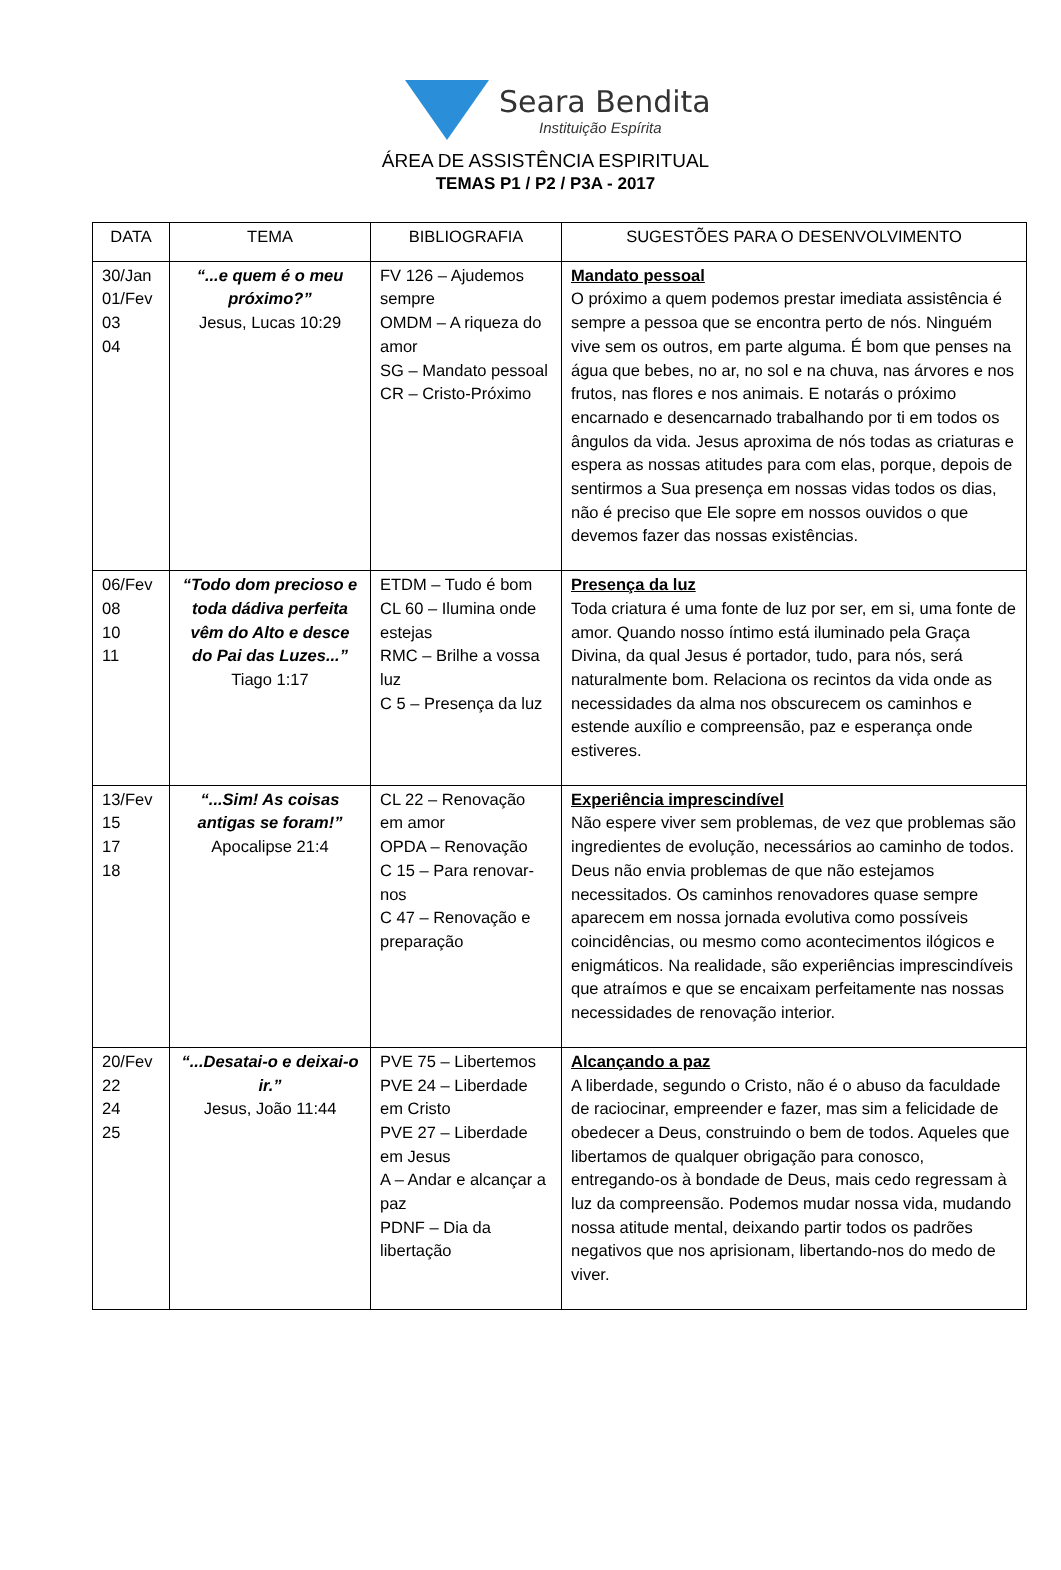Seara Bendita
Instituição Espírita
ÁREA DE ASSISTÊNCIA ESPIRITUAL
TEMAS P1 / P2 / P3A - 2017
| DATA | TEMA | BIBLIOGRAFIA | SUGESTÕES PARA O DESENVOLVIMENTO |
| --- | --- | --- | --- |
| 30/Jan 01/Fev 03 04 | “...e quem é o meu próximo?” Jesus, Lucas 10:29 | FV 126 – Ajudemos sempre OMDM – A riqueza do amor SG – Mandato pessoal CR – Cristo-Próximo | Mandato pessoal O próximo a quem podemos prestar imediata assistência é sempre a pessoa que se encontra perto de nós. Ninguém vive sem os outros, em parte alguma. É bom que penses na água que bebes, no ar, no sol e na chuva, nas árvores e nos frutos, nas flores e nos animais. E notarás o próximo encarnado e desencarnado trabalhando por ti em todos os ângulos da vida. Jesus aproxima de nós todas as criaturas e espera as nossas atitudes para com elas, porque, depois de sentirmos a Sua presença em nossas vidas todos os dias, não é preciso que Ele sopre em nossos ouvidos o que devemos fazer das nossas existências. |
| 06/Fev 08 10 11 | “Todo dom precioso e toda dádiva perfeita vêm do Alto e desce do Pai das Luzes...” Tiago 1:17 | ETDM – Tudo é bom CL 60 – Ilumina onde estejas RMC – Brilhe a vossa luz C 5 – Presença da luz | Presença da luz Toda criatura é uma fonte de luz por ser, em si, uma fonte de amor. Quando nosso íntimo está iluminado pela Graça Divina, da qual Jesus é portador, tudo, para nós, será naturalmente bom. Relaciona os recintos da vida onde as necessidades da alma nos obscurecem os caminhos e estende auxílio e compreensão, paz e esperança onde estiveres. |
| 13/Fev 15 17 18 | “...Sim! As coisas antigas se foram!” Apocalipse 21:4 | CL 22 – Renovação em amor OPDA – Renovação C 15 – Para renovar-nos C 47 – Renovação e preparação | Experiência imprescindível Não espere viver sem problemas, de vez que problemas são ingredientes de evolução, necessários ao caminho de todos. Deus não envia problemas de que não estejamos necessitados. Os caminhos renovadores quase sempre aparecem em nossa jornada evolutiva como possíveis coincidências, ou mesmo como acontecimentos ilógicos e enigmáticos. Na realidade, são experiências imprescindíveis que atraímos e que se encaixam perfeitamente nas nossas necessidades de renovação interior. |
| 20/Fev 22 24 25 | “...Desatai-o e deixai-o ir.” Jesus, João 11:44 | PVE 75 – Libertemos PVE 24 – Liberdade em Cristo PVE 27 – Liberdade em Jesus A – Andar e alcançar a paz PDNF – Dia da libertação | Alcançando a paz A liberdade, segundo o Cristo, não é o abuso da faculdade de raciocinar, empreender e fazer, mas sim a felicidade de obedecer a Deus, construindo o bem de todos. Aqueles que libertamos de qualquer obrigação para conosco, entregando-os à bondade de Deus, mais cedo regressam à luz da compreensão. Podemos mudar nossa vida, mudando nossa atitude mental, deixando partir todos os padrões negativos que nos aprisionam, libertando-nos do medo de viver. |